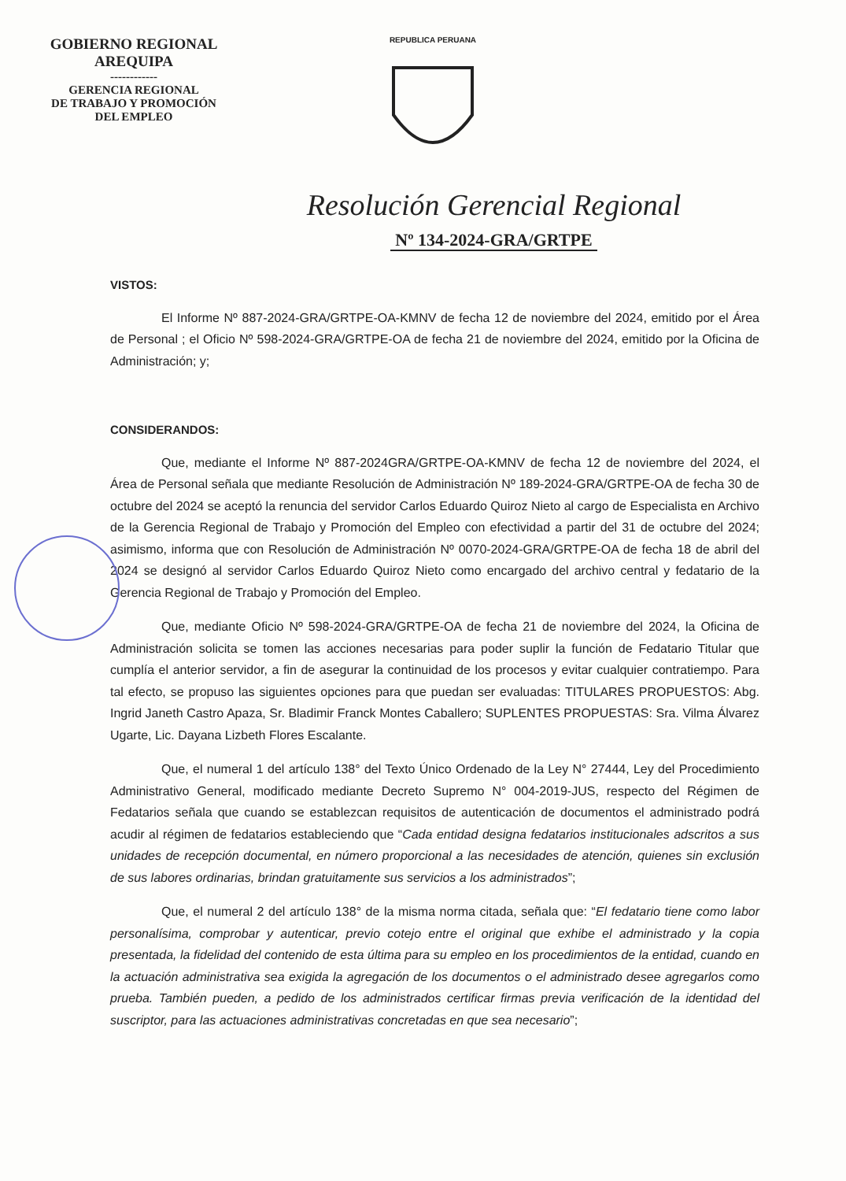GOBIERNO REGIONAL
AREQUIPA
------------
GERENCIA REGIONAL
DE TRABAJO Y PROMOCIÓN
DEL EMPLEO
REPUBLICA PERUANA
Resolución Gerencial Regional
Nº 134-2024-GRA/GRTPE
VISTOS:
El Informe Nº 887-2024-GRA/GRTPE-OA-KMNV de fecha 12 de noviembre del 2024, emitido por el Área de Personal ; el Oficio Nº 598-2024-GRA/GRTPE-OA de fecha 21 de noviembre del 2024, emitido por la Oficina de Administración; y;
CONSIDERANDOS:
Que, mediante el Informe Nº 887-2024GRA/GRTPE-OA-KMNV de fecha 12 de noviembre del 2024, el Área de Personal señala que mediante Resolución de Administración Nº 189-2024-GRA/GRTPE-OA de fecha 30 de octubre del 2024 se aceptó la renuncia del servidor Carlos Eduardo Quiroz Nieto al cargo de Especialista en Archivo de la Gerencia Regional de Trabajo y Promoción del Empleo con efectividad a partir del 31 de octubre del 2024; asimismo, informa que con Resolución de Administración Nº 0070-2024-GRA/GRTPE-OA de fecha 18 de abril del 2024 se designó al servidor Carlos Eduardo Quiroz Nieto como encargado del archivo central y fedatario de la Gerencia Regional de Trabajo y Promoción del Empleo.
Que, mediante Oficio Nº 598-2024-GRA/GRTPE-OA de fecha 21 de noviembre del 2024, la Oficina de Administración solicita se tomen las acciones necesarias para poder suplir la función de Fedatario Titular que cumplía el anterior servidor, a fin de asegurar la continuidad de los procesos y evitar cualquier contratiempo. Para tal efecto, se propuso las siguientes opciones para que puedan ser evaluadas: TITULARES PROPUESTOS: Abg. Ingrid Janeth Castro Apaza, Sr. Bladimir Franck Montes Caballero; SUPLENTES PROPUESTAS: Sra. Vilma Álvarez Ugarte, Lic. Dayana Lizbeth Flores Escalante.
Que, el numeral 1 del artículo 138° del Texto Único Ordenado de la Ley N° 27444, Ley del Procedimiento Administrativo General, modificado mediante Decreto Supremo N° 004-2019-JUS, respecto del Régimen de Fedatarios señala que cuando se establezcan requisitos de autenticación de documentos el administrado podrá acudir al régimen de fedatarios estableciendo que “Cada entidad designa fedatarios institucionales adscritos a sus unidades de recepción documental, en número proporcional a las necesidades de atención, quienes sin exclusión de sus labores ordinarias, brindan gratuitamente sus servicios a los administrados”;
Que, el numeral 2 del artículo 138° de la misma norma citada, señala que: “El fedatario tiene como labor personalísima, comprobar y autenticar, previo cotejo entre el original que exhibe el administrado y la copia presentada, la fidelidad del contenido de esta última para su empleo en los procedimientos de la entidad, cuando en la actuación administrativa sea exigida la agregación de los documentos o el administrado desee agregarlos como prueba. También pueden, a pedido de los administrados certificar firmas previa verificación de la identidad del suscriptor, para las actuaciones administrativas concretadas en que sea necesario”;